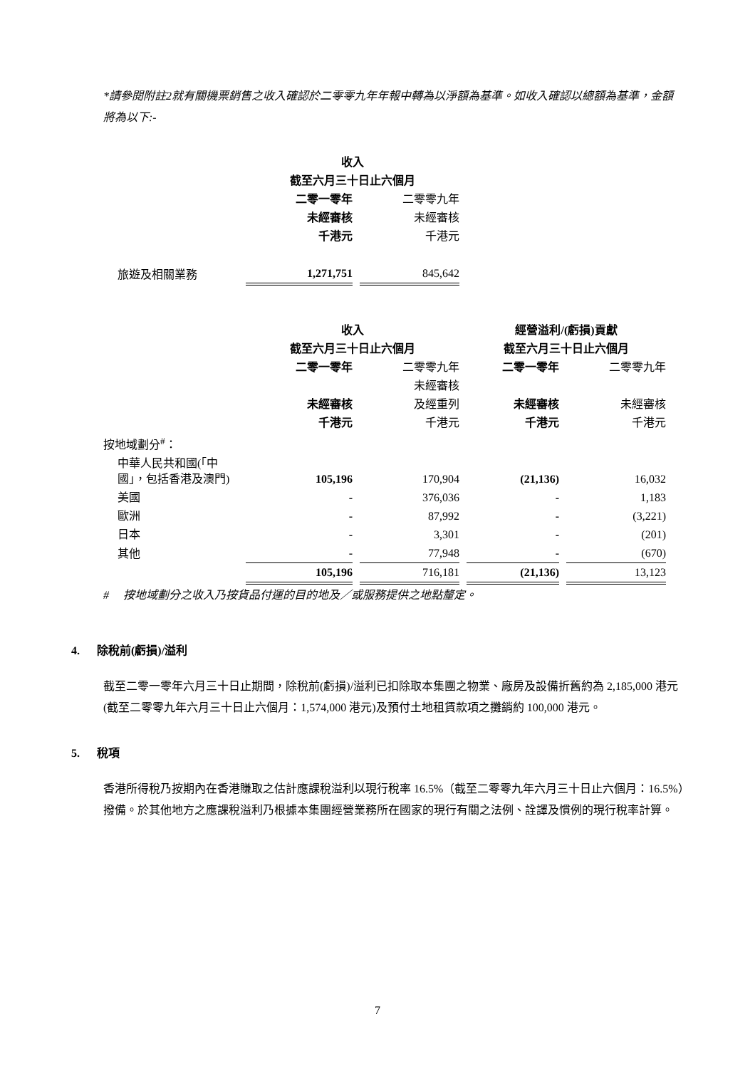*請參閱附註2就有關機票銷售之收入確認於二零零九年年報中轉為以淨額為基準。如收入確認以總額為基準，金額將為以下:-
| | 收入 | | |
| | 截至六月三十日止六個月 | | |
| | 二零一零年 | | 二零零九年 |
| | 未經審核 | | 未經審核 |
| | 千港元 | | 千港元 |
| 旅遊及相關業務 | 1,271,751 | | 845,642 |
| | 收入 | | | | 經營溢利/(虧損)貢獻 | | |
| | 截至六月三十日止六個月 | | | | 截至六月三十日止六個月 | | |
| | 二零一零年 | | 二零零九年 | | 二零一零年 | | 二零零九年 |
| | | | 未經審核 | | | | |
| | 未經審核 | | 及經重列 | | 未經審核 | | 未經審核 |
| | 千港元 | | 千港元 | | 千港元 | | 千港元 |
| 按地域劃分<sup>#</sup>： | | | | | | | |
| 中華人民共和國(「中國」，包括香港及澳門) | 105,196 | | 170,904 | | (21,136) | | 16,032 |
| 美國 | - | | 376,036 | | - | | 1,183 |
| 歐洲 | - | | 87,992 | | - | | (3,221) |
| 日本 | - | | 3,301 | | - | | (201) |
| 其他 | - | | 77,948 | | - | | (670) |
| | 105,196 | | 716,181 | | (21,136) | | 13,123 |
# 按地域劃分之收入乃按貨品付運的目的地及／或服務提供之地點釐定。
4. 除稅前(虧損)/溢利
截至二零一零年六月三十日止期間，除稅前(虧損)/溢利已扣除取本集團之物業、廠房及設備折舊約為 2,185,000 港元 (截至二零零九年六月三十日止六個月：1,574,000 港元)及預付土地租賃款項之攤銷約 100,000 港元。
5. 稅項
香港所得稅乃按期內在香港賺取之估計應課稅溢利以現行稅率 16.5%（截至二零零九年六月三十日止六個月：16.5%）撥備。於其他地方之應課稅溢利乃根據本集團經營業務所在國家的現行有關之法例、詮譯及慣例的現行稅率計算。
7